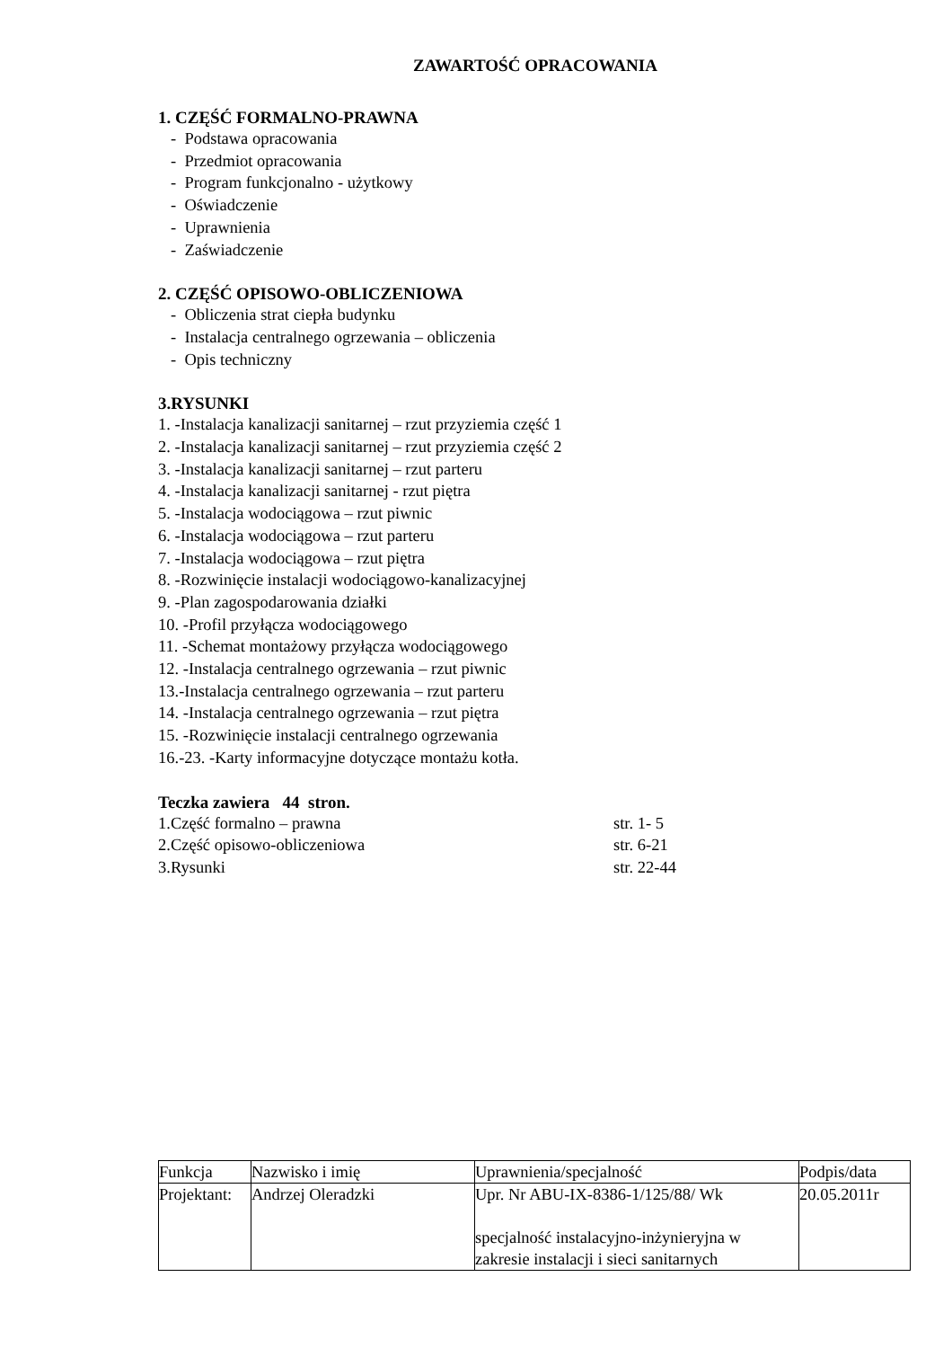ZAWARTOŚĆ OPRACOWANIA
1. CZĘŚĆ FORMALNO-PRAWNA
- Podstawa opracowania
- Przedmiot opracowania
- Program funkcjonalno - użytkowy
- Oświadczenie
- Uprawnienia
- Zaświadczenie
2. CZĘŚĆ OPISOWO-OBLICZENIOWA
- Obliczenia strat ciepła budynku
- Instalacja centralnego ogrzewania – obliczenia
- Opis techniczny
3.RYSUNKI
1. -Instalacja kanalizacji sanitarnej – rzut przyziemia część 1
2. -Instalacja kanalizacji sanitarnej – rzut przyziemia część 2
3. -Instalacja kanalizacji sanitarnej – rzut parteru
4. -Instalacja kanalizacji sanitarnej - rzut piętra
5. -Instalacja wodociągowa – rzut piwnic
6. -Instalacja wodociągowa – rzut parteru
7. -Instalacja wodociągowa – rzut piętra
8. -Rozwinięcie instalacji wodociągowo-kanalizacyjnej
9. -Plan zagospodarowania działki
10. -Profil przyłącza wodociągowego
11. -Schemat montażowy przyłącza wodociągowego
12. -Instalacja centralnego ogrzewania – rzut piwnic
13.-Instalacja centralnego ogrzewania – rzut parteru
14. -Instalacja centralnego ogrzewania – rzut piętra
15. -Rozwinięcie instalacji centralnego ogrzewania
16.-23. -Karty informacyjne dotyczące montażu kotła.
Teczka zawiera 44 stron.
1.Część formalno – prawna str. 1- 5
2.Część opisowo-obliczeniowa str. 6-21
3.Rysunki str. 22-44
| Funkcja | Nazwisko i imię | Uprawnienia/specjalność | Podpis/data |
| Projektant: | Andrzej Oleradzki | Upr. Nr ABU-IX-8386-1/125/88/ Wk specjalność instalacyjno-inżynieryjna w zakresie instalacji i sieci sanitarnych | 20.05.2011r |